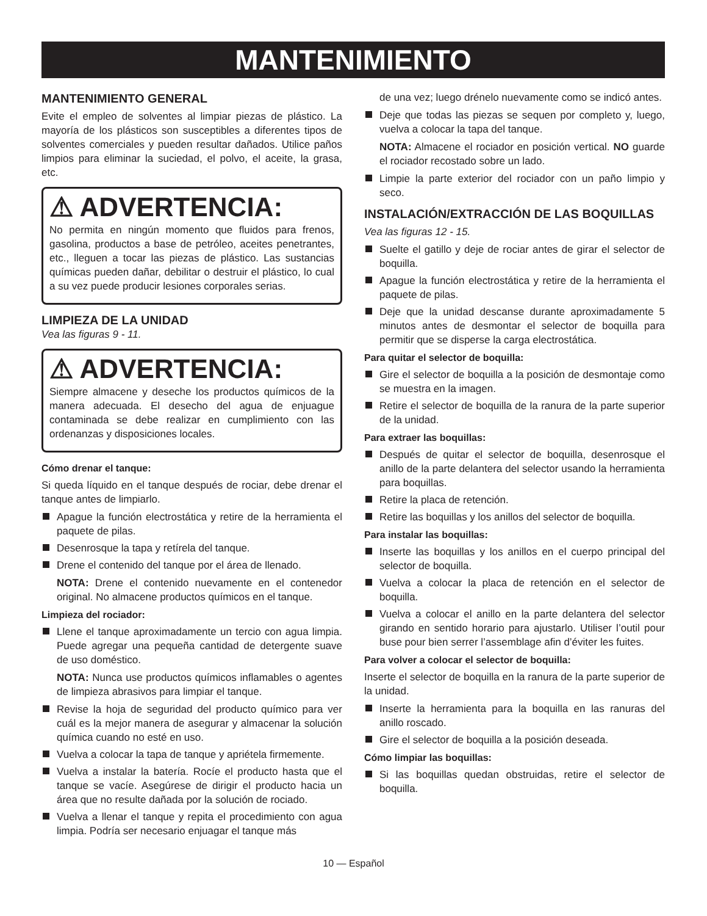MANTENIMIENTO
MANTENIMIENTO GENERAL
Evite el empleo de solventes al limpiar piezas de plástico. La mayoría de los plásticos son susceptibles a diferentes tipos de solventes comerciales y pueden resultar dañados. Utilice paños limpios para eliminar la suciedad, el polvo, el aceite, la grasa, etc.
⚠ ADVERTENCIA:
No permita en ningún momento que fluidos para frenos, gasolina, productos a base de petróleo, aceites penetrantes, etc., lleguen a tocar las piezas de plástico. Las sustancias químicas pueden dañar, debilitar o destruir el plástico, lo cual a su vez puede producir lesiones corporales serias.
LIMPIEZA DE LA UNIDAD
Vea las figuras 9 - 11.
⚠ ADVERTENCIA:
Siempre almacene y deseche los productos químicos de la manera adecuada. El desecho del agua de enjuague contaminada se debe realizar en cumplimiento con las ordenanzas y disposiciones locales.
Cómo drenar el tanque:
Si queda líquido en el tanque después de rociar, debe drenar el tanque antes de limpiarlo.
Apague la función electrostática y retire de la herramienta el paquete de pilas.
Desenrosque la tapa y retírela del tanque.
Drene el contenido del tanque por el área de llenado.
NOTA: Drene el contenido nuevamente en el contenedor original. No almacene productos químicos en el tanque.
Limpieza del rociador:
Llene el tanque aproximadamente un tercio con agua limpia. Puede agregar una pequeña cantidad de detergente suave de uso doméstico.
NOTA: Nunca use productos químicos inflamables o agentes de limpieza abrasivos para limpiar el tanque.
Revise la hoja de seguridad del producto químico para ver cuál es la mejor manera de asegurar y almacenar la solución química cuando no esté en uso.
Vuelva a colocar la tapa de tanque y apriétela firmemente.
Vuelva a instalar la batería. Rocíe el producto hasta que el tanque se vacíe. Asegúrese de dirigir el producto hacia un área que no resulte dañada por la solución de rociado.
Vuelva a llenar el tanque y repita el procedimiento con agua limpia. Podría ser necesario enjuagar el tanque más
de una vez; luego drénelo nuevamente como se indicó antes.
Deje que todas las piezas se sequen por completo y, luego, vuelva a colocar la tapa del tanque.
NOTA: Almacene el rociador en posición vertical. NO guarde el rociador recostado sobre un lado.
Limpie la parte exterior del rociador con un paño limpio y seco.
INSTALACIÓN/EXTRACCIÓN DE LAS BOQUILLAS
Vea las figuras 12 - 15.
Suelte el gatillo y deje de rociar antes de girar el selector de boquilla.
Apague la función electrostática y retire de la herramienta el paquete de pilas.
Deje que la unidad descanse durante aproximadamente 5 minutos antes de desmontar el selector de boquilla para permitir que se disperse la carga electrostática.
Para quitar el selector de boquilla:
Gire el selector de boquilla a la posición de desmontaje como se muestra en la imagen.
Retire el selector de boquilla de la ranura de la parte superior de la unidad.
Para extraer las boquillas:
Después de quitar el selector de boquilla, desenrosque el anillo de la parte delantera del selector usando la herramienta para boquillas.
Retire la placa de retención.
Retire las boquillas y los anillos del selector de boquilla.
Para instalar las boquillas:
Inserte las boquillas y los anillos en el cuerpo principal del selector de boquilla.
Vuelva a colocar la placa de retención en el selector de boquilla.
Vuelva a colocar el anillo en la parte delantera del selector girando en sentido horario para ajustarlo. Utiliser l’outil pour buse pour bien serrer l’assemblage afin d’éviter les fuites.
Para volver a colocar el selector de boquilla:
Inserte el selector de boquilla en la ranura de la parte superior de la unidad.
Inserte la herramienta para la boquilla en las ranuras del anillo roscado.
Gire el selector de boquilla a la posición deseada.
Cómo limpiar las boquillas:
Si las boquillas quedan obstruidas, retire el selector de boquilla.
10 — Español